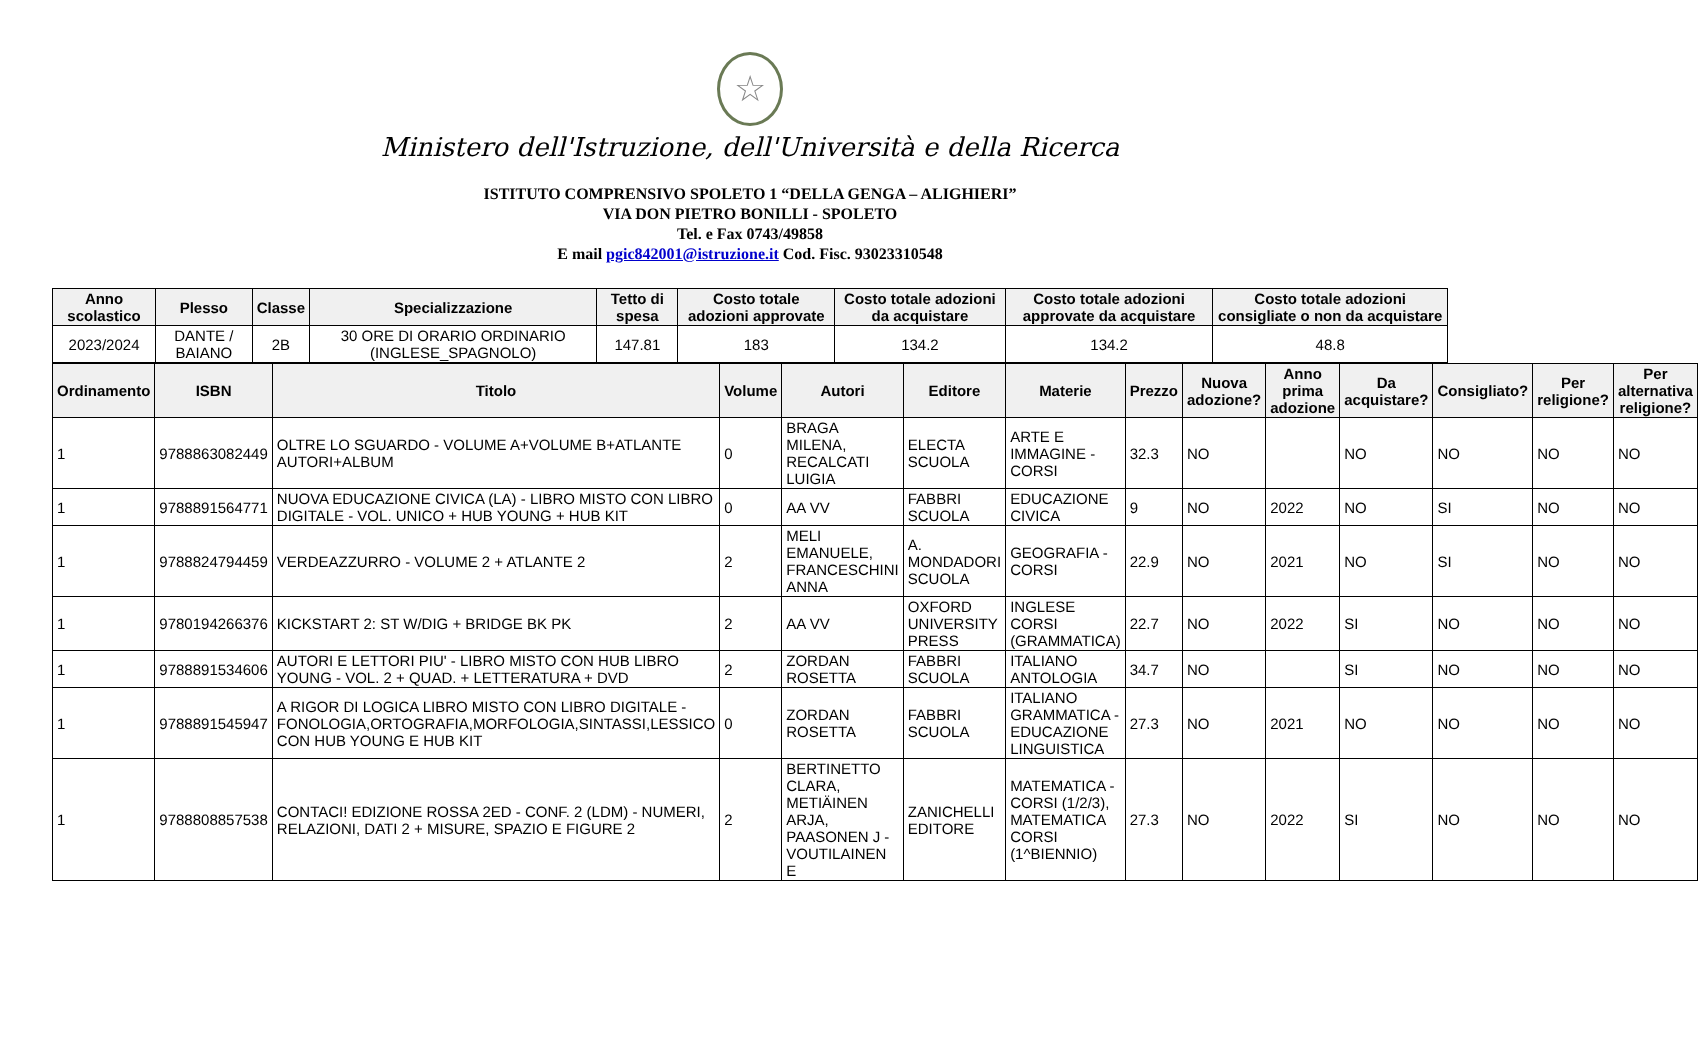☆
Ministero dell'Istruzione, dell'Università e della Ricerca
ISTITUTO COMPRENSIVO SPOLETO 1 “DELLA GENGA – ALIGHIERI”
VIA DON PIETRO BONILLI - SPOLETO
Tel. e Fax 0743/49858
E mail pgic842001@istruzione.it Cod. Fisc. 93023310548
| Anno scolastico | Plesso | Classe | Specializzazione | Tetto di spesa | Costo totale adozioni approvate | Costo totale adozioni da acquistare | Costo totale adozioni approvate da acquistare | Costo totale adozioni consigliate o non da acquistare |
| --- | --- | --- | --- | --- | --- | --- | --- | --- |
| 2023/2024 | DANTE / BAIANO | 2B | 30 ORE DI ORARIO ORDINARIO (INGLESE_SPAGNOLO) | 147.81 | 183 | 134.2 | 134.2 | 48.8 |
| Ordinamento | ISBN | Titolo | Volume | Autori | Editore | Materie | Prezzo | Nuova adozione? | Anno prima adozione | Da acquistare? | Consigliato? | Per religione? | Per alternativa religione? |
| --- | --- | --- | --- | --- | --- | --- | --- | --- | --- | --- | --- | --- | --- |
| 1 | 9788863082449 | OLTRE LO SGUARDO - VOLUME A+VOLUME B+ATLANTE AUTORI+ALBUM | 0 | BRAGA MILENA, RECALCATI LUIGIA | ELECTA SCUOLA | ARTE E IMMAGINE - CORSI | 32.3 | NO | | NO | NO | NO | NO |
| 1 | 9788891564771 | NUOVA EDUCAZIONE CIVICA (LA) - LIBRO MISTO CON LIBRO DIGITALE - VOL. UNICO + HUB YOUNG + HUB KIT | 0 | AA VV | FABBRI SCUOLA | EDUCAZIONE CIVICA | 9 | NO | 2022 | NO | SI | NO | NO |
| 1 | 9788824794459 | VERDEAZZURRO - VOLUME 2 + ATLANTE 2 | 2 | MELI EMANUELE, FRANCESCHINI ANNA | A. MONDADORI SCUOLA | GEOGRAFIA - CORSI | 22.9 | NO | 2021 | NO | SI | NO | NO |
| 1 | 9780194266376 | KICKSTART 2: ST W/DIG + BRIDGE BK PK | 2 | AA VV | OXFORD UNIVERSITY PRESS | INGLESE CORSI (GRAMMATICA) | 22.7 | NO | 2022 | SI | NO | NO | NO |
| 1 | 9788891534606 | AUTORI E LETTORI PIU' - LIBRO MISTO CON HUB LIBRO YOUNG - VOL. 2 + QUAD. + LETTERATURA + DVD | 2 | ZORDAN ROSETTA | FABBRI SCUOLA | ITALIANO ANTOLOGIA | 34.7 | NO | | SI | NO | NO | NO |
| 1 | 9788891545947 | A RIGOR DI LOGICA LIBRO MISTO CON LIBRO DIGITALE - FONOLOGIA,ORTOGRAFIA,MORFOLOGIA,SINTASSI,LESSICO CON HUB YOUNG E HUB KIT | 0 | ZORDAN ROSETTA | FABBRI SCUOLA | ITALIANO GRAMMATICA - EDUCAZIONE LINGUISTICA | 27.3 | NO | 2021 | NO | NO | NO | NO |
| 1 | 9788808857538 | CONTACI! EDIZIONE ROSSA 2ED - CONF. 2 (LDM) - NUMERI, RELAZIONI, DATI 2 + MISURE, SPAZIO E FIGURE 2 | 2 | BERTINETTO CLARA, METIÄINEN ARJA, PAASONEN J - VOUTILAINEN E | ZANICHELLI EDITORE | MATEMATICA - CORSI (1/2/3), MATEMATICA CORSI (1^BIENNIO) | 27.3 | NO | 2022 | SI | NO | NO | NO |